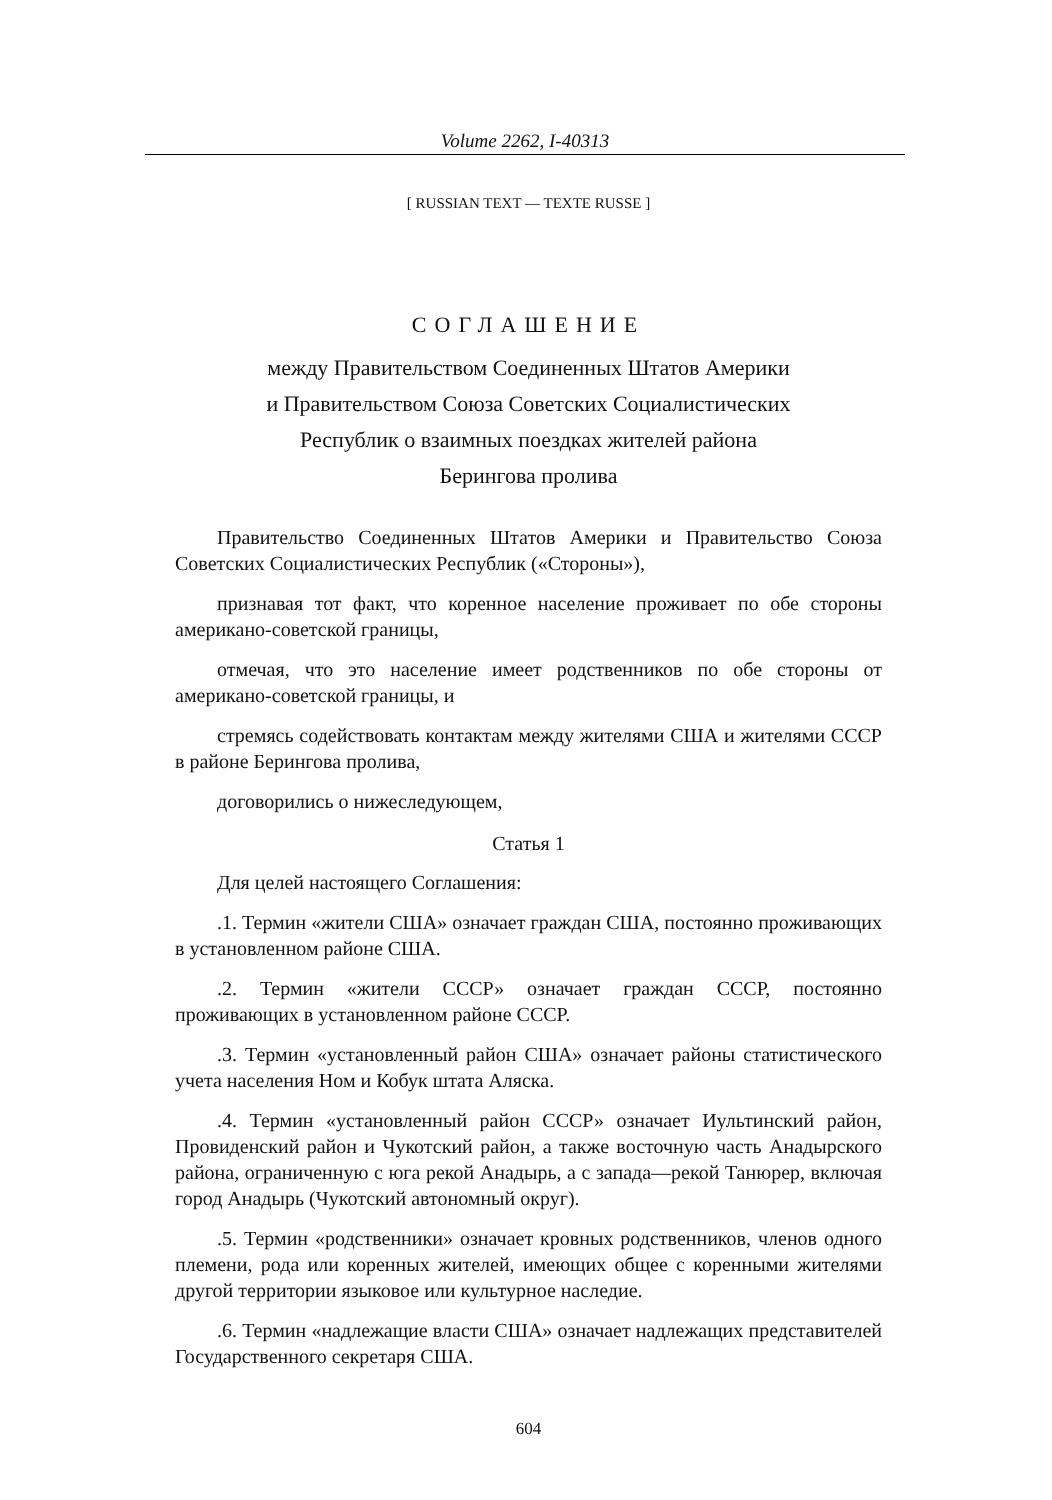Volume 2262, I-40313
[ RUSSIAN TEXT — TEXTE RUSSE ]
СОГЛАШЕНИЕ
между Правительством Соединенных Штатов Америки
и Правительством Союза Советских Социалистических
Республик о взаимных поездках жителей района
Берингова пролива
Правительство Соединенных Штатов Америки и Правительство Союза Советских Социалистических Республик («Стороны»),
признавая тот факт, что коренное население проживает по обе стороны американо-советской границы,
отмечая, что это население имеет родственников по обе стороны от американо-советской границы, и
стремясь содействовать контактам между жителями США и жителями СССР в районе Берингова пролива,
договорились о нижеследующем,
Статья 1
Для целей настоящего Соглашения:
.1. Термин «жители США» означает граждан США, постоянно проживающих в установленном районе США.
.2. Термин «жители СССР» означает граждан СССР, постоянно проживающих в установленном районе СССР.
.3. Термин «установленный район США» означает районы статистического учета населения Ном и Кобук штата Аляска.
.4. Термин «установленный район СССР» означает Иультинский район, Провиденский район и Чукотский район, а также восточную часть Анадырского района, ограниченную с юга рекой Анадырь, а с запада—рекой Танюрер, включая город Анадырь (Чукотский автономный округ).
.5. Термин «родственники» означает кровных родственников, членов одного племени, рода или коренных жителей, имеющих общее с коренными жителями другой территории языковое или культурное наследие.
.6. Термин «надлежащие власти США» означает надлежащих представителей Государственного секретаря США.
604